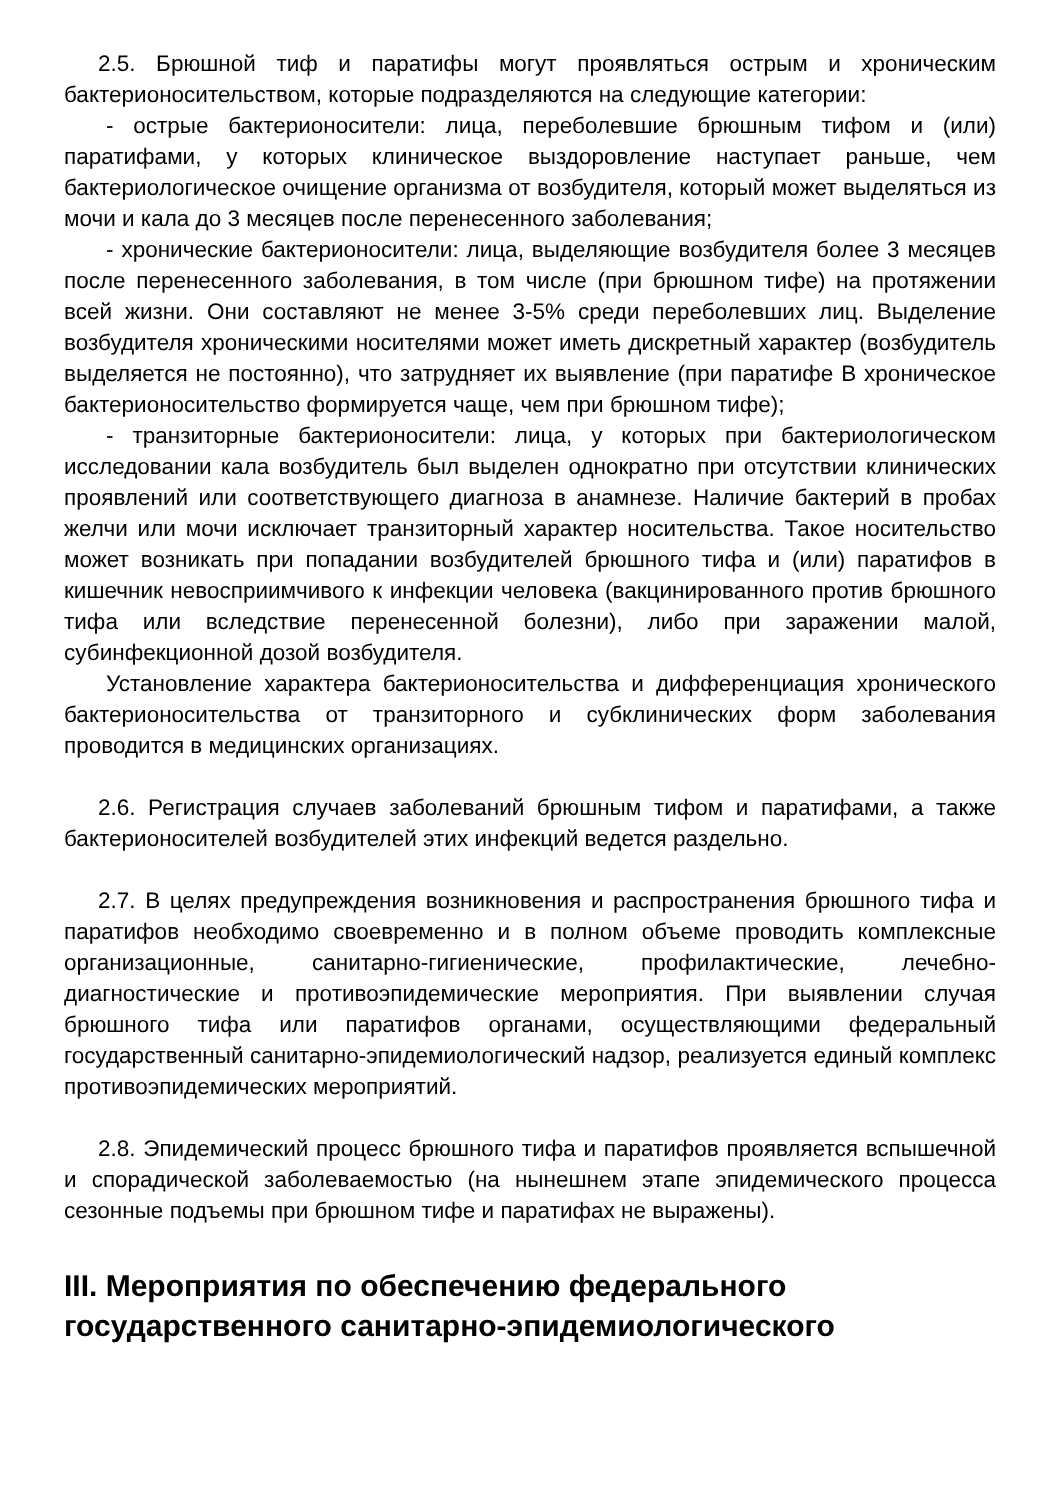2.5. Брюшной тиф и паратифы могут проявляться острым и хроническим бактерионосительством, которые подразделяются на следующие категории:
- острые бактерионосители: лица, переболевшие брюшным тифом и (или) паратифами, у которых клиническое выздоровление наступает раньше, чем бактериологическое очищение организма от возбудителя, который может выделяться из мочи и кала до 3 месяцев после перенесенного заболевания;
- хронические бактерионосители: лица, выделяющие возбудителя более 3 месяцев после перенесенного заболевания, в том числе (при брюшном тифе) на протяжении всей жизни. Они составляют не менее 3-5% среди переболевших лиц. Выделение возбудителя хроническими носителями может иметь дискретный характер (возбудитель выделяется не постоянно), что затрудняет их выявление (при паратифе В хроническое бактерионосительство формируется чаще, чем при брюшном тифе);
- транзиторные бактерионосители: лица, у которых при бактериологическом исследовании кала возбудитель был выделен однократно при отсутствии клинических проявлений или соответствующего диагноза в анамнезе. Наличие бактерий в пробах желчи или мочи исключает транзиторный характер носительства. Такое носительство может возникать при попадании возбудителей брюшного тифа и (или) паратифов в кишечник невосприимчивого к инфекции человека (вакцинированного против брюшного тифа или вследствие перенесенной болезни), либо при заражении малой, субинфекционной дозой возбудителя.
Установление характера бактерионосительства и дифференциация хронического бактерионосительства от транзиторного и субклинических форм заболевания проводится в медицинских организациях.
2.6. Регистрация случаев заболеваний брюшным тифом и паратифами, а также бактерионосителей возбудителей этих инфекций ведется раздельно.
2.7. В целях предупреждения возникновения и распространения брюшного тифа и паратифов необходимо своевременно и в полном объеме проводить комплексные организационные, санитарно-гигиенические, профилактические, лечебно-диагностические и противоэпидемические мероприятия. При выявлении случая брюшного тифа или паратифов органами, осуществляющими федеральный государственный санитарно-эпидемиологический надзор, реализуется единый комплекс противоэпидемических мероприятий.
2.8. Эпидемический процесс брюшного тифа и паратифов проявляется вспышечной и спорадической заболеваемостью (на нынешнем этапе эпидемического процесса сезонные подъемы при брюшном тифе и паратифах не выражены).
III. Мероприятия по обеспечению федерального государственного санитарно-эпидемиологического